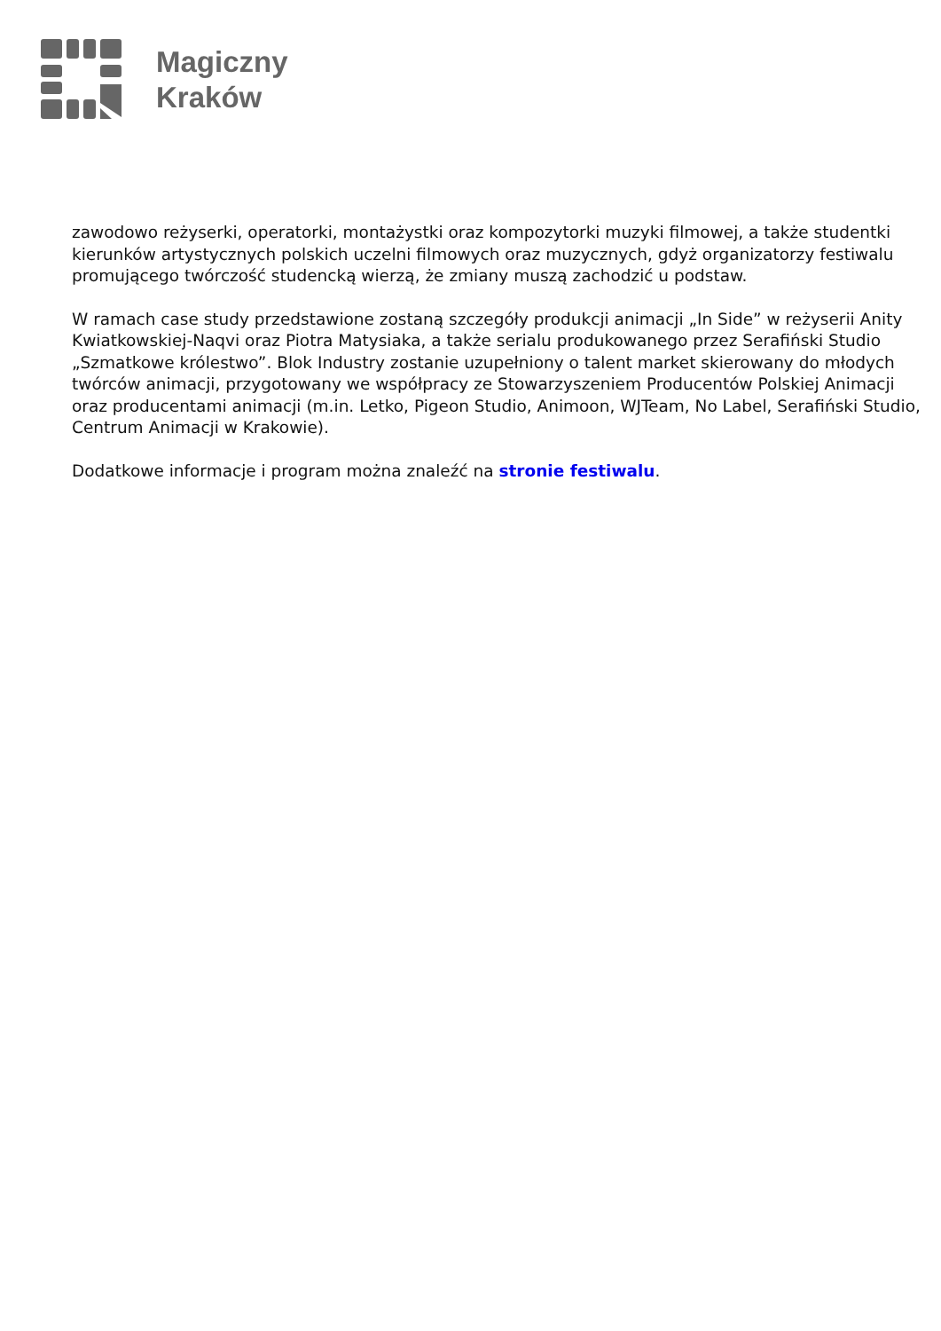Magiczny
Kraków
zawodowo reżyserki, operatorki, montażystki oraz kompozytorki muzyki filmowej, a także studentki kierunków artystycznych polskich uczelni filmowych oraz muzycznych, gdyż organizatorzy festiwalu promującego twórczość studencką wierzą, że zmiany muszą zachodzić u podstaw.
W ramach case study przedstawione zostaną szczegóły produkcji animacji „In Side” w reżyserii Anity Kwiatkowskiej-Naqvi oraz Piotra Matysiaka, a także serialu produkowanego przez Serafiński Studio „Szmatkowe królestwo”. Blok Industry zostanie uzupełniony o talent market skierowany do młodych twórców animacji, przygotowany we współpracy ze Stowarzyszeniem Producentów Polskiej Animacji oraz producentami animacji (m.in. Letko, Pigeon Studio, Animoon, WJTeam, No Label, Serafiński Studio, Centrum Animacji w Krakowie).
Dodatkowe informacje i program można znaleźć na stronie festiwalu.